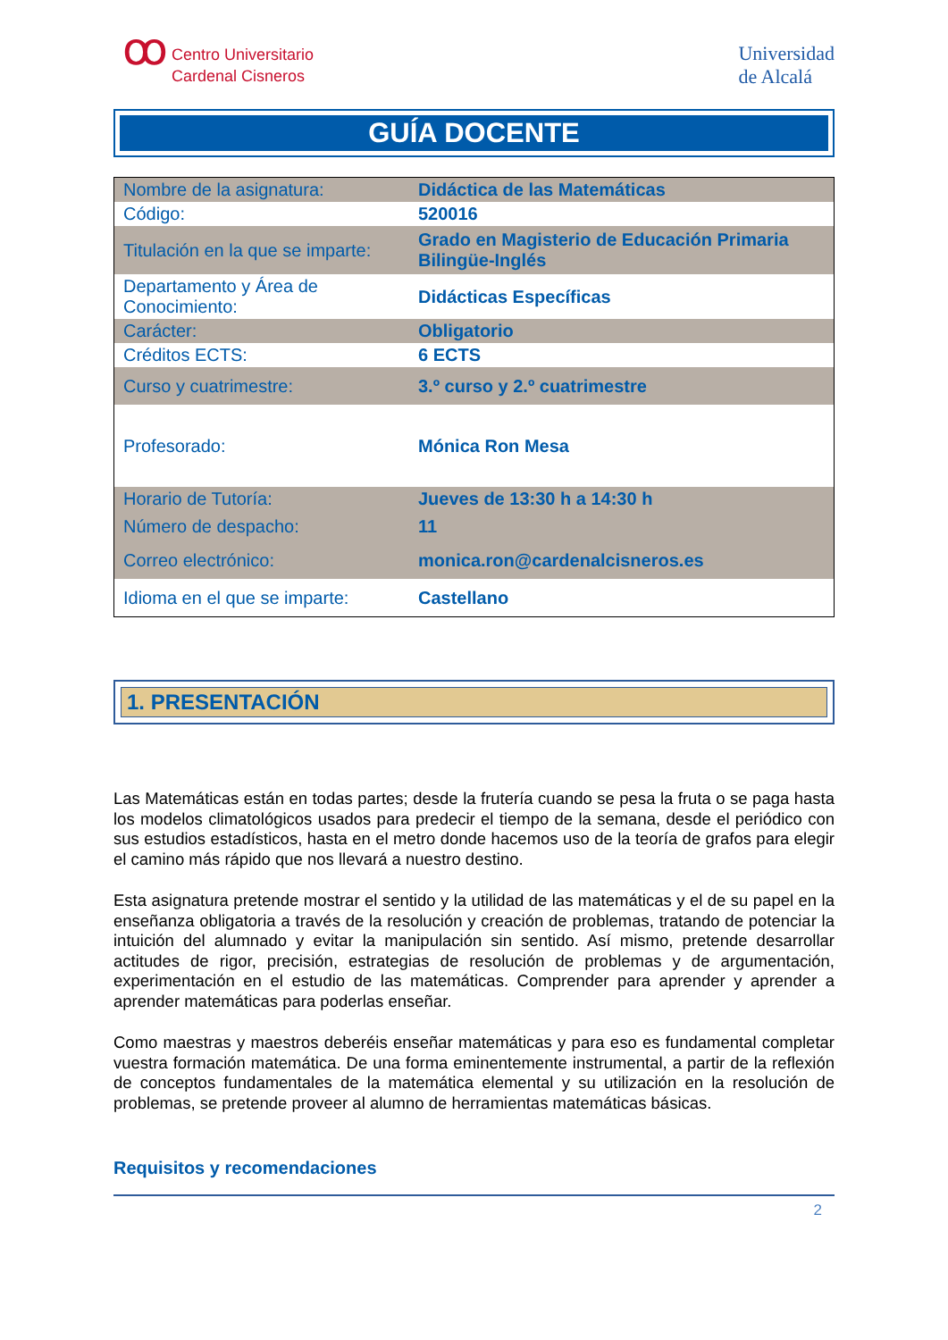ꝏ Centro Universitario
Cardenal Cisneros
Universidad
de Alcalá
GUÍA DOCENTE
| Nombre de la asignatura: | Didáctica de las Matemáticas |
| Código: | 520016 |
| Titulación en la que se imparte: | Grado en Magisterio de Educación Primaria Bilingüe-Inglés |
| Departamento y Área de Conocimiento: | Didácticas Específicas |
| Carácter: | Obligatorio |
| Créditos ECTS: | 6 ECTS |
| Curso y cuatrimestre: | 3.º curso y 2.º cuatrimestre |
| Profesorado: | Mónica Ron Mesa |
| Horario de Tutoría: | Jueves de 13:30 h a 14:30 h |
| Número de despacho: | 11 |
| Correo electrónico: | monica.ron@cardenalcisneros.es |
| Idioma en el que se imparte: | Castellano |
1. PRESENTACIÓN
Las Matemáticas están en todas partes; desde la frutería cuando se pesa la fruta o se paga hasta los modelos climatológicos usados para predecir el tiempo de la semana, desde el periódico con sus estudios estadísticos, hasta en el metro donde hacemos uso de la teoría de grafos para elegir el camino más rápido que nos llevará a nuestro destino.
Esta asignatura pretende mostrar el sentido y la utilidad de las matemáticas y el de su papel en la enseñanza obligatoria a través de la resolución y creación de problemas, tratando de potenciar la intuición del alumnado y evitar la manipulación sin sentido. Así mismo, pretende desarrollar actitudes de rigor, precisión, estrategias de resolución de problemas y de argumentación, experimentación en el estudio de las matemáticas. Comprender para aprender y aprender a aprender matemáticas para poderlas enseñar.
Como maestras y maestros deberéis enseñar matemáticas y para eso es fundamental completar vuestra formación matemática. De una forma eminentemente instrumental, a partir de la reflexión de conceptos fundamentales de la matemática elemental y su utilización en la resolución de problemas, se pretende proveer al alumno de herramientas matemáticas básicas.
Requisitos y recomendaciones
2